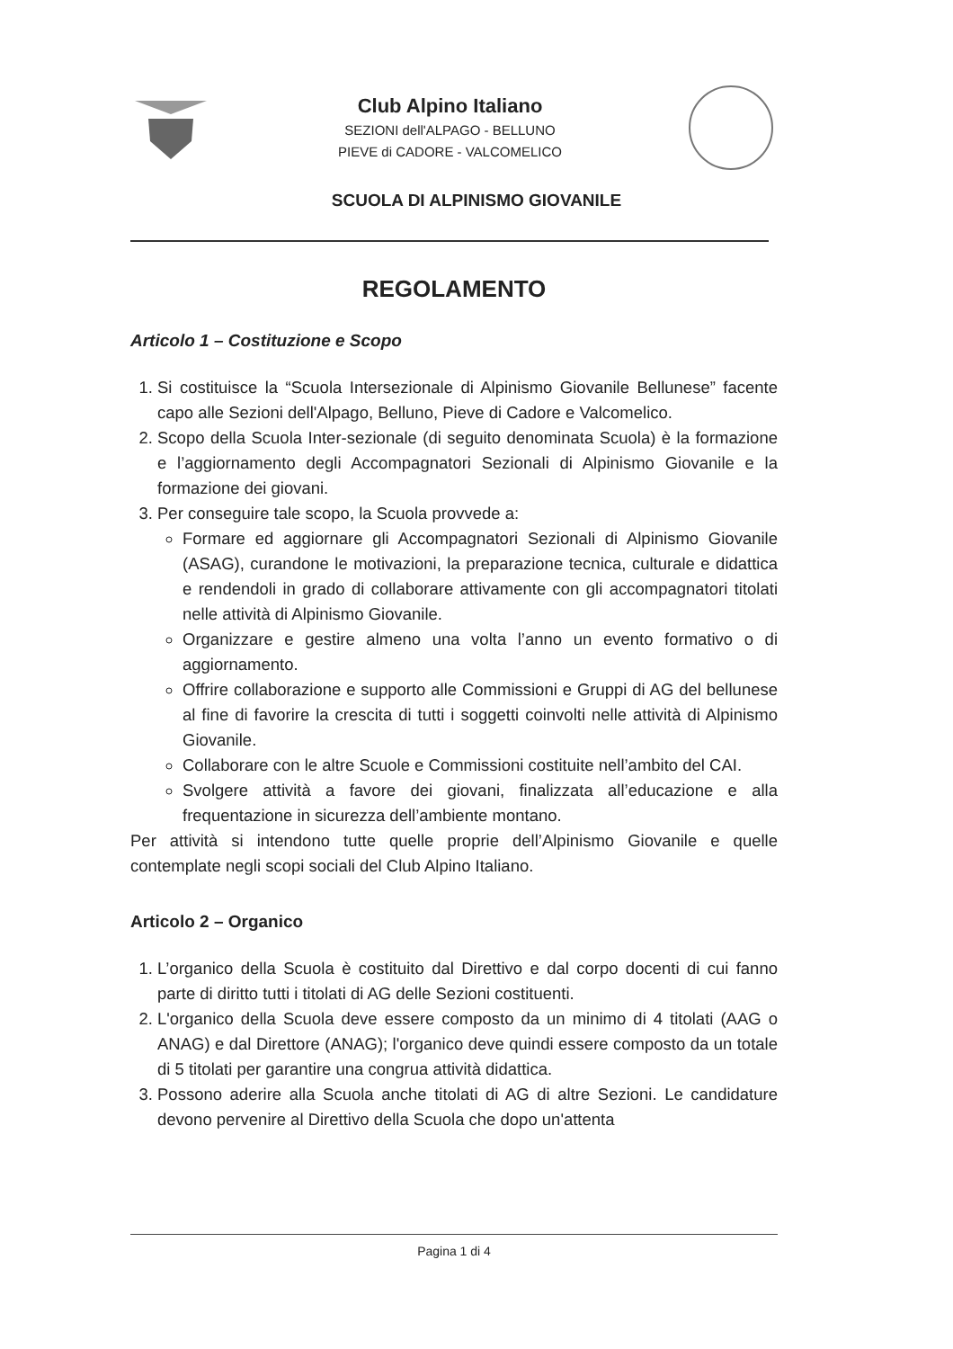Club Alpino Italiano
SEZIONI dell'ALPAGO - BELLUNO
PIEVE di CADORE - VALCOMELICO
SCUOLA DI ALPINISMO GIOVANILE
REGOLAMENTO
Articolo 1 – Costituzione e Scopo
1. Si costituisce la “Scuola Intersezionale di Alpinismo Giovanile Bellunese” facente capo alle Sezioni dell'Alpago, Belluno, Pieve di Cadore e Valcomelico.
2. Scopo della Scuola Inter-sezionale (di seguito denominata Scuola) è la formazione e l’aggiornamento degli Accompagnatori Sezionali di Alpinismo Giovanile e la formazione dei giovani.
3. Per conseguire tale scopo, la Scuola provvede a:
Formare ed aggiornare gli Accompagnatori Sezionali di Alpinismo Giovanile (ASAG), curandone le motivazioni, la preparazione tecnica, culturale e didattica e rendendoli in grado di collaborare attivamente con gli accompagnatori titolati nelle attività di Alpinismo Giovanile.
Organizzare e gestire almeno una volta l’anno un evento formativo o di aggiornamento.
Offrire collaborazione e supporto alle Commissioni e Gruppi di AG del bellunese al fine di favorire la crescita di tutti i soggetti coinvolti nelle attività di Alpinismo Giovanile.
Collaborare con le altre Scuole e Commissioni costituite nell’ambito del CAI.
Svolgere attività a favore dei giovani, finalizzata all’educazione e alla frequentazione in sicurezza dell’ambiente montano.
Per attività si intendono tutte quelle proprie dell’Alpinismo Giovanile e quelle contemplate negli scopi sociali del Club Alpino Italiano.
Articolo 2 – Organico
1. L’organico della Scuola è costituito dal Direttivo e dal corpo docenti di cui fanno parte di diritto tutti i titolati di AG delle Sezioni costituenti.
2. L'organico della Scuola deve essere composto da un minimo di 4 titolati (AAG o ANAG) e dal Direttore (ANAG); l'organico deve quindi essere composto da un totale di 5 titolati per garantire una congrua attività didattica.
3. Possono aderire alla Scuola anche titolati di AG di altre Sezioni. Le candidature devono pervenire al Direttivo della Scuola che dopo un'attenta
Pagina 1 di 4